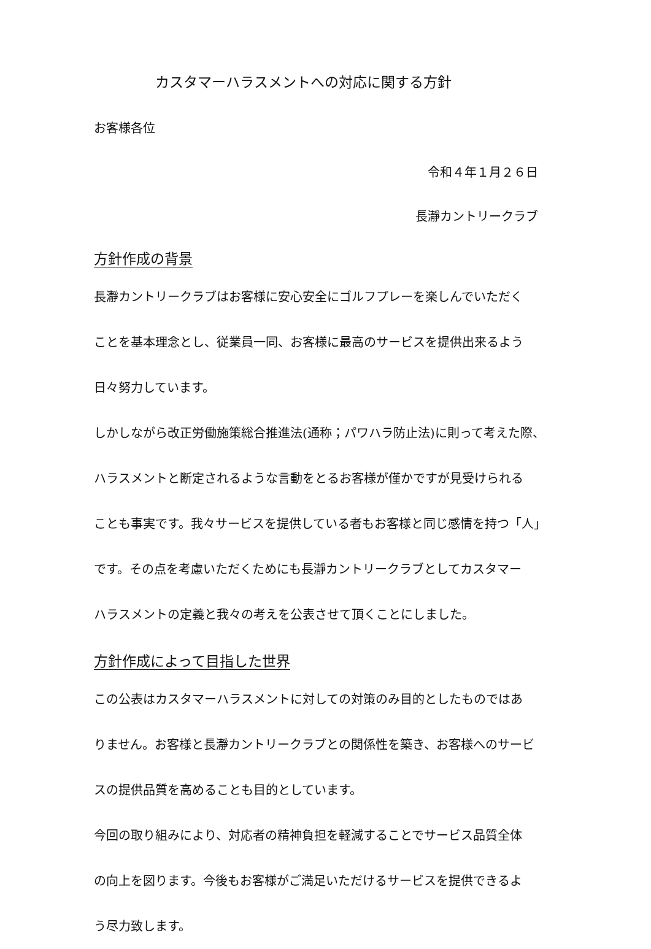カスタマーハラスメントへの対応に関する方針
お客様各位
令和４年１月２６日
長瀞カントリークラブ
方針作成の背景
長瀞カントリークラブはお客様に安心安全にゴルフプレーを楽しんでいただく
ことを基本理念とし、従業員一同、お客様に最高のサービスを提供出来るよう
日々努力しています。
しかしながら改正労働施策総合推進法(通称；パワハラ防止法)に則って考えた際、
ハラスメントと断定されるような言動をとるお客様が僅かですが見受けられる
ことも事実です。我々サービスを提供している者もお客様と同じ感情を持つ「人」
です。その点を考慮いただくためにも長瀞カントリークラブとしてカスタマー
ハラスメントの定義と我々の考えを公表させて頂くことにしました。
方針作成によって目指した世界
この公表はカスタマーハラスメントに対しての対策のみ目的としたものではあ
りません。お客様と長瀞カントリークラブとの関係性を築き、お客様へのサービ
スの提供品質を高めることも目的としています。
今回の取り組みにより、対応者の精神負担を軽減することでサービス品質全体
の向上を図ります。今後もお客様がご満足いただけるサービスを提供できるよ
う尽力致します。